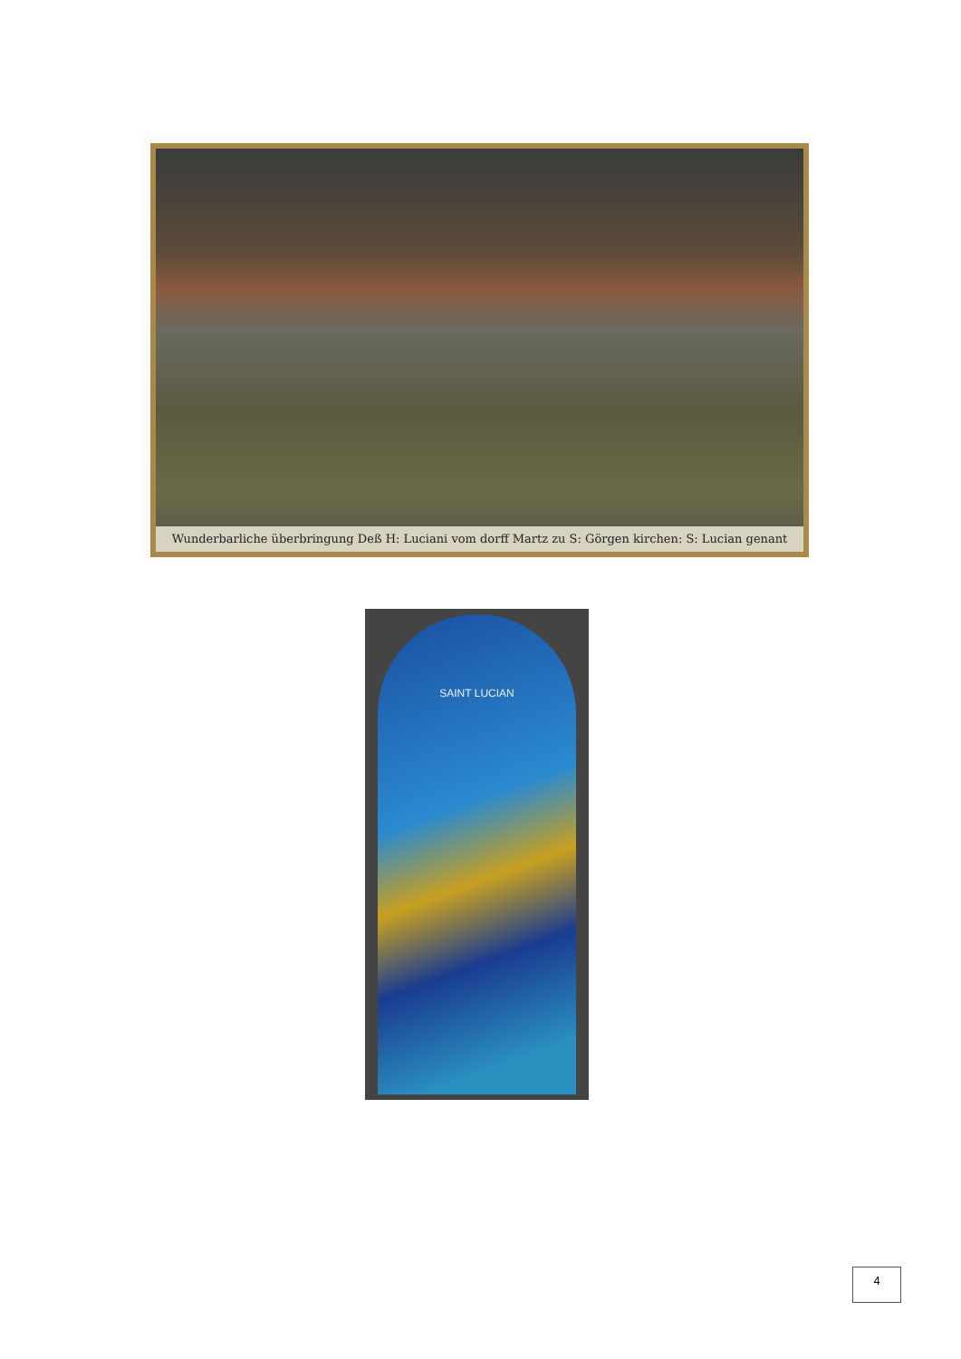Wunderbarliche überbringung Deß H: Luciani vom dorff Martz zu S: Görgen kirchen: S: Lucian genant
SAINT LUCIAN
4